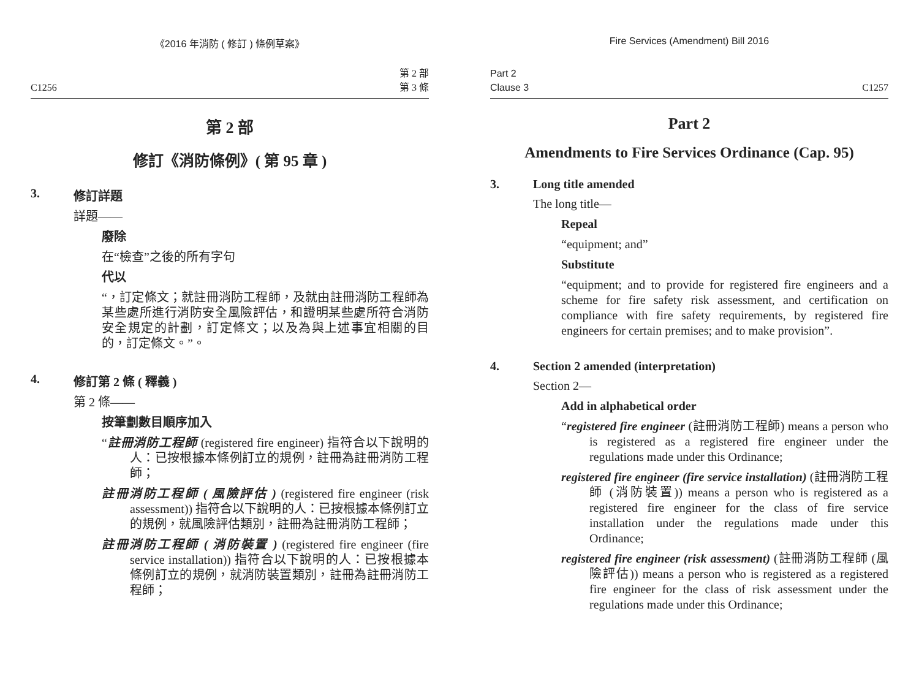《2016 年消防 ( 修訂 ) 條例草案》
C1256 第 2 部
第 3 條
第 2 部
修訂《消防條例》( 第 95 章 )
3. 修訂詳題
詳題——
廢除
在“檢查”之後的所有字句
代以
“，訂定條文；就註冊消防工程師，及就由註冊消防工程師為某些處所進行消防安全風險評估，和證明某些處所符合消防安全規定的計劃，訂定條文；以及為與上述事宜相關的目的，訂定條文。”。
4. 修訂第 2 條 ( 釋義 )
第 2 條——
按筆劃數目順序加入
“註冊消防工程師 (registered fire engineer) 指符合以下說明的人：已按根據本條例訂立的規例，註冊為註冊消防工程師；
註冊消防工程師 ( 風險評估 ) (registered fire engineer (risk assessment)) 指符合以下說明的人：已按根據本條例訂立的規例，就風險評估類別，註冊為註冊消防工程師；
註冊消防工程師 ( 消防裝置 ) (registered fire engineer (fire service installation)) 指符合以下說明的人：已按根據本條例訂立的規例，就消防裝置類別，註冊為註冊消防工程師；
Fire Services (Amendment) Bill 2016
Part 2
Clause 3 C1257
Part 2
Amendments to Fire Services Ordinance (Cap. 95)
3. Long title amended
The long title—
Repeal
“equipment; and”
Substitute
“equipment; and to provide for registered fire engineers and a scheme for fire safety risk assessment, and certification on compliance with fire safety requirements, by registered fire engineers for certain premises; and to make provision”.
4. Section 2 amended (interpretation)
Section 2—
Add in alphabetical order
“registered fire engineer (註冊消防工程師) means a person who is registered as a registered fire engineer under the regulations made under this Ordinance;
registered fire engineer (fire service installation) (註冊消防工程師 (消防裝置)) means a person who is registered as a registered fire engineer for the class of fire service installation under the regulations made under this Ordinance;
registered fire engineer (risk assessment) (註冊消防工程師 (風險評估)) means a person who is registered as a registered fire engineer for the class of risk assessment under the regulations made under this Ordinance;